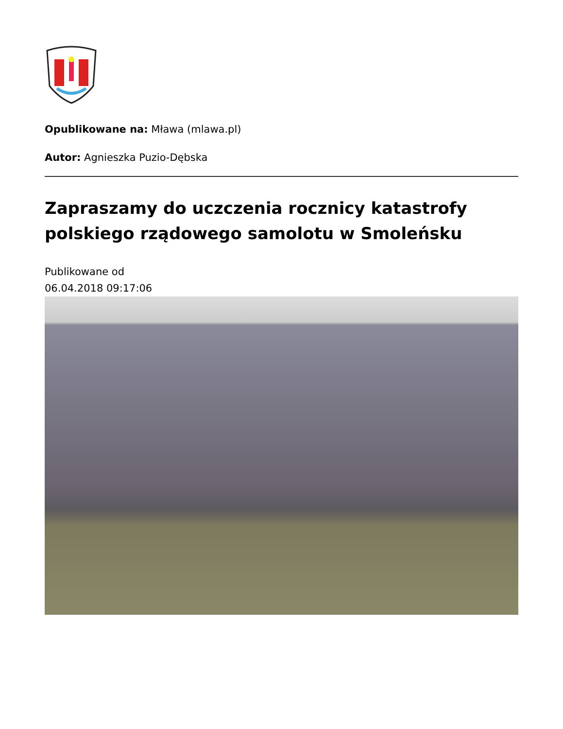Opublikowane na: Mława (mlawa.pl)
Autor: Agnieszka Puzio-Dębska
Zapraszamy do uczczenia rocznicy katastrofy polskiego rządowego samolotu w Smoleńsku
Publikowane od
06.04.2018 09:17:06